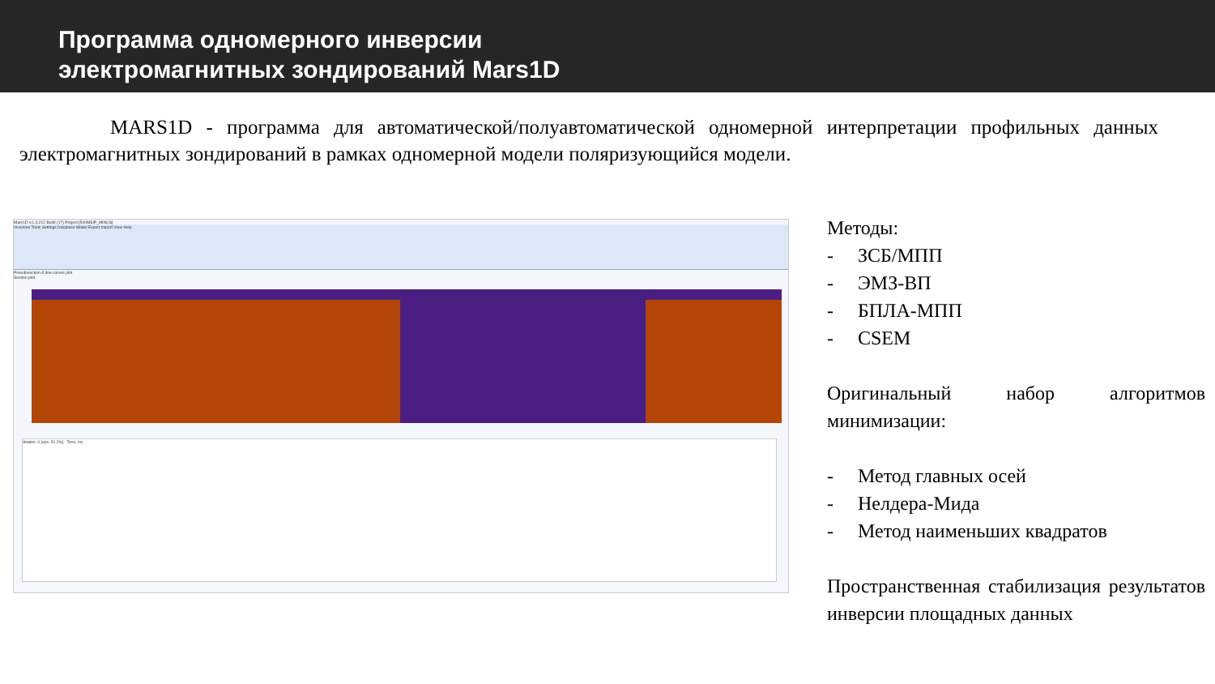Программа одномерного инверсии
электромагнитных зондирований Mars1D
MARS1D - программа для автоматической/полуавтоматической одномерной интерпретации профильных данных электромагнитных зондирований в рамках одномерной модели поляризующийся модели.
Mars1D v.1.4.212 Build (17) Project [500MSIP_MINUS]
Inversion Tools Settings Database Model Export Import View Help
Pseudosection & line curves plot
Section plot
Station: 0 [eps: 51.2%] Time, ms
Методы:
- ЗСБ/МПП
- ЭМЗ-ВП
- БПЛА-МПП
- CSEM
Оригинальный набор алгоритмов минимизации:
- Метод главных осей
- Нелдера-Мида
- Метод наименьших квадратов
Пространственная стабилизация результатов инверсии площадных данных